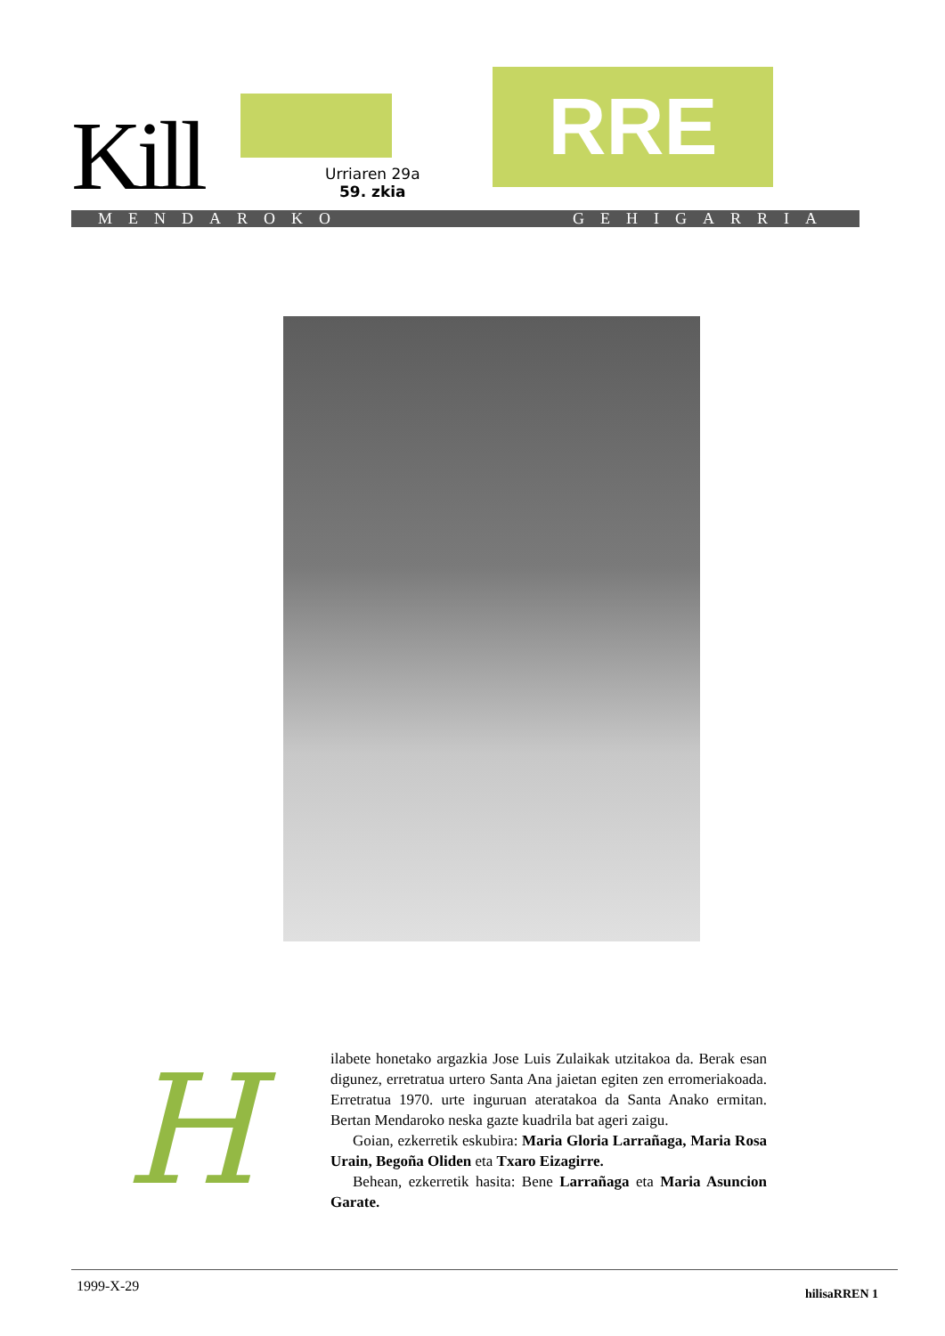Kill RRE
Urriaren 29a
59. zkia
MENDAROKO GEHIGARRIA
H
ilabete honetako argazkia Jose Luis Zulaikak utzitakoa da. Berak esan digunez, erretratua urtero Santa Ana jaietan egiten zen erromeriakoada. Erretratua 1970. urte inguruan ateratakoa da Santa Anako ermitan. Bertan Mendaroko neska gazte kuadrila bat ageri zaigu.
Goian, ezkerretik eskubira: Maria Gloria Larrañaga, Maria Rosa Urain, Begoña Oliden eta Txaro Eizagirre.
Behean, ezkerretik hasita: Bene Larrañaga eta Maria Asuncion Garate.
1999-X-29 hilisaRREN 1